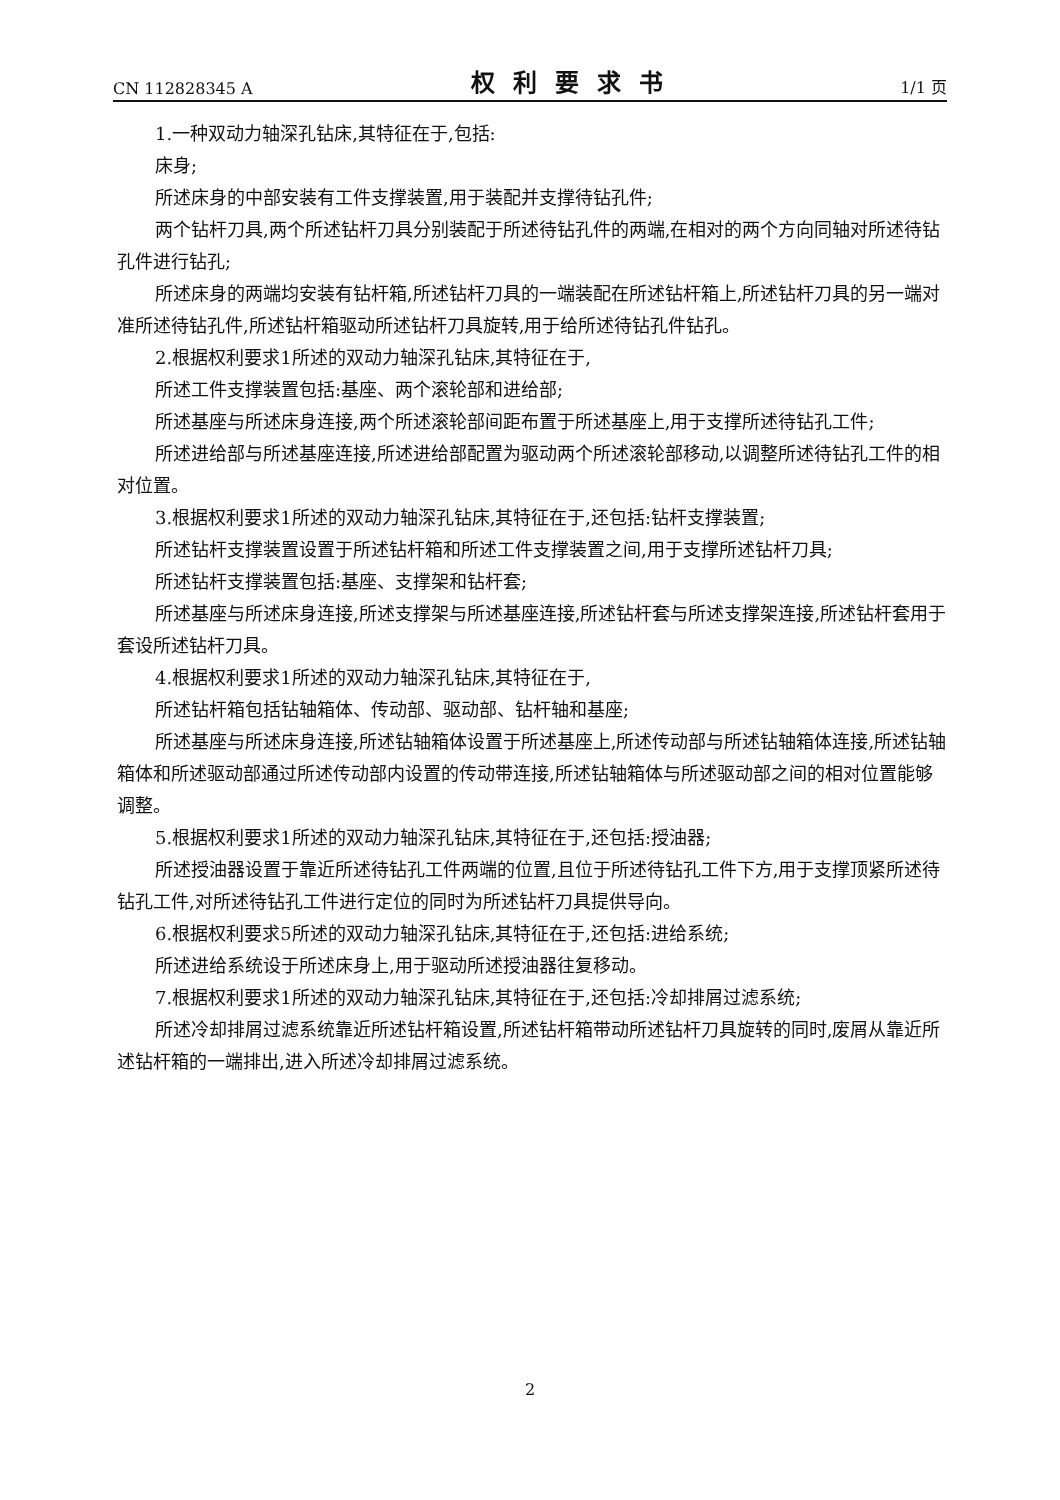CN 112828345 A 权利要求书 1/1 页
1.一种双动力轴深孔钻床,其特征在于,包括:
床身;
所述床身的中部安装有工件支撑装置,用于装配并支撑待钻孔件;
两个钻杆刀具,两个所述钻杆刀具分别装配于所述待钻孔件的两端,在相对的两个方向同轴对所述待钻孔件进行钻孔;
所述床身的两端均安装有钻杆箱,所述钻杆刀具的一端装配在所述钻杆箱上,所述钻杆刀具的另一端对准所述待钻孔件,所述钻杆箱驱动所述钻杆刀具旋转,用于给所述待钻孔件钻孔。
2.根据权利要求1所述的双动力轴深孔钻床,其特征在于,
所述工件支撑装置包括:基座、两个滚轮部和进给部;
所述基座与所述床身连接,两个所述滚轮部间距布置于所述基座上,用于支撑所述待钻孔工件;
所述进给部与所述基座连接,所述进给部配置为驱动两个所述滚轮部移动,以调整所述待钻孔工件的相对位置。
3.根据权利要求1所述的双动力轴深孔钻床,其特征在于,还包括:钻杆支撑装置;
所述钻杆支撑装置设置于所述钻杆箱和所述工件支撑装置之间,用于支撑所述钻杆刀具;
所述钻杆支撑装置包括:基座、支撑架和钻杆套;
所述基座与所述床身连接,所述支撑架与所述基座连接,所述钻杆套与所述支撑架连接,所述钻杆套用于套设所述钻杆刀具。
4.根据权利要求1所述的双动力轴深孔钻床,其特征在于,
所述钻杆箱包括钻轴箱体、传动部、驱动部、钻杆轴和基座;
所述基座与所述床身连接,所述钻轴箱体设置于所述基座上,所述传动部与所述钻轴箱体连接,所述钻轴箱体和所述驱动部通过所述传动部内设置的传动带连接,所述钻轴箱体与所述驱动部之间的相对位置能够调整。
5.根据权利要求1所述的双动力轴深孔钻床,其特征在于,还包括:授油器;
所述授油器设置于靠近所述待钻孔工件两端的位置,且位于所述待钻孔工件下方,用于支撑顶紧所述待钻孔工件,对所述待钻孔工件进行定位的同时为所述钻杆刀具提供导向。
6.根据权利要求5所述的双动力轴深孔钻床,其特征在于,还包括:进给系统;
所述进给系统设于所述床身上,用于驱动所述授油器往复移动。
7.根据权利要求1所述的双动力轴深孔钻床,其特征在于,还包括:冷却排屑过滤系统;
所述冷却排屑过滤系统靠近所述钻杆箱设置,所述钻杆箱带动所述钻杆刀具旋转的同时,废屑从靠近所述钻杆箱的一端排出,进入所述冷却排屑过滤系统。
2